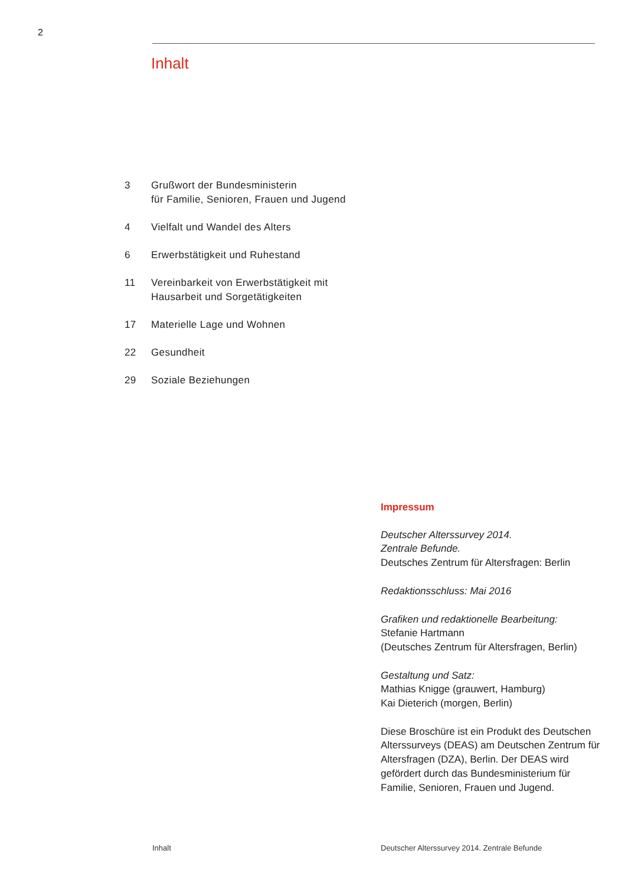2
Inhalt
3 Grußwort der Bundesministerin
für Familie, Senioren, Frauen und Jugend
4 Vielfalt und Wandel des Alters
6 Erwerbstätigkeit und Ruhestand
11 Vereinbarkeit von Erwerbstätigkeit mit
Hausarbeit und Sorgetätigkeiten
17 Materielle Lage und Wohnen
22 Gesundheit
29 Soziale Beziehungen
Impressum
Deutscher Alterssurvey 2014.
Zentrale Befunde.
Deutsches Zentrum für Altersfragen: Berlin
Redaktionsschluss: Mai 2016
Grafiken und redaktionelle Bearbeitung:
Stefanie Hartmann
(Deutsches Zentrum für Altersfragen, Berlin)
Gestaltung und Satz:
Mathias Knigge (grauwert, Hamburg)
Kai Dieterich (morgen, Berlin)
Diese Broschüre ist ein Produkt des Deutschen Alterssurveys (DEAS) am Deutschen Zentrum für Altersfragen (DZA), Berlin. Der DEAS wird gefördert durch das Bundesministerium für Familie, Senioren, Frauen und Jugend.
Inhalt
Deutscher Alterssurvey 2014. Zentrale Befunde